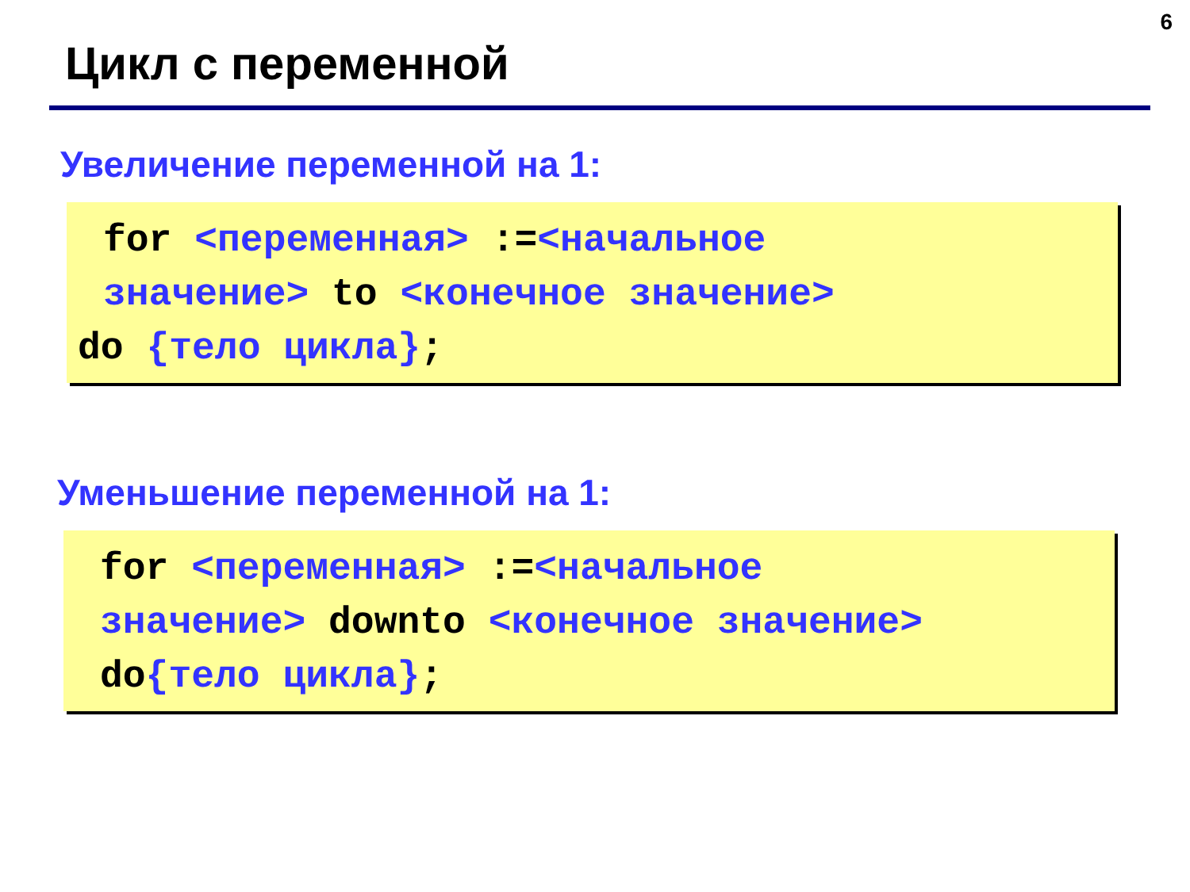6
Цикл с переменной
Увеличение переменной на 1:
for <переменная> :=<начальное
значение> to <конечное значение>
do {тело цикла};
Уменьшение переменной на 1:
for <переменная> :=<начальное
значение> downto <конечное значение>
do{тело цикла};